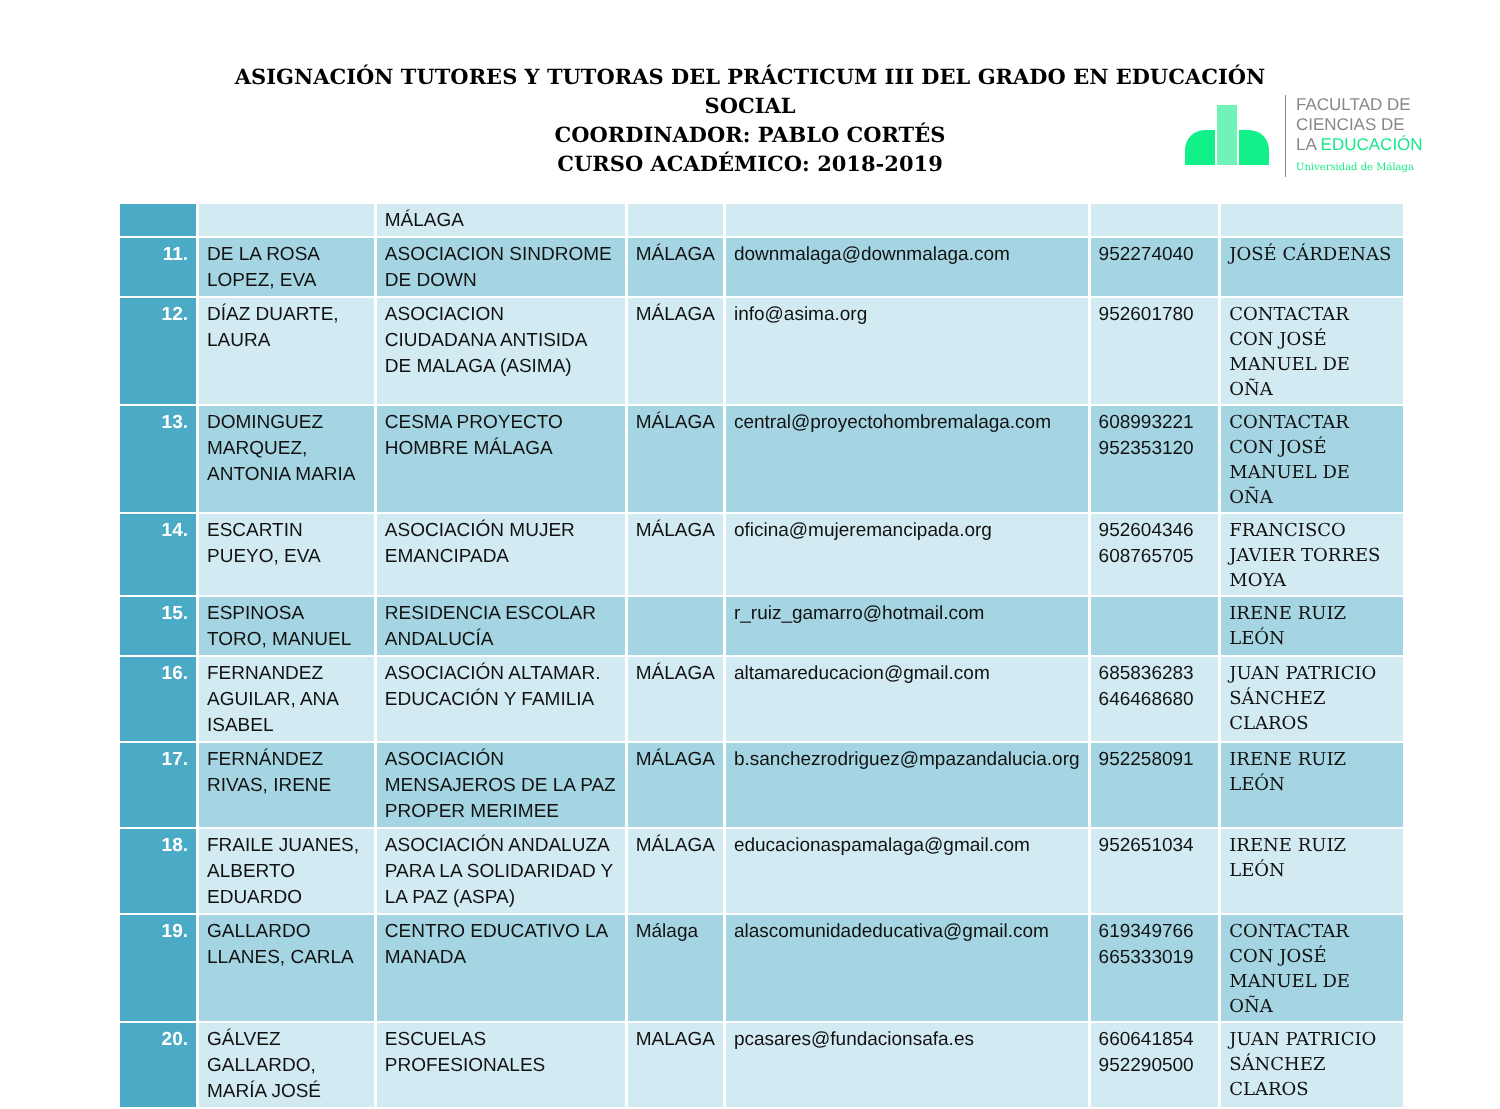ASIGNACIÓN TUTORES Y TUTORAS DEL PRÁCTICUM III DEL GRADO EN EDUCACIÓN SOCIAL
COORDINADOR: PABLO CORTÉS
CURSO ACADÉMICO: 2018-2019
FACULTAD DE
CIENCIAS DE
LA EDUCACIÓN
Universidad de Málaga
| | | MÁLAGA | | | | |
| 11. | DE LA ROSA LOPEZ, EVA | ASOCIACION SINDROME DE DOWN | MÁLAGA | downmalaga@downmalaga.com | 952274040 | JOSÉ CÁRDENAS |
| 12. | DÍAZ DUARTE, LAURA | ASOCIACION CIUDADANA ANTISIDA DE MALAGA (ASIMA) | MÁLAGA | info@asima.org | 952601780 | CONTACTAR CON JOSÉ MANUEL DE OÑA |
| 13. | DOMINGUEZ MARQUEZ, ANTONIA MARIA | CESMA PROYECTO HOMBRE MÁLAGA | MÁLAGA | central@proyectohombremalaga.com | 608993221 952353120 | CONTACTAR CON JOSÉ MANUEL DE OÑA |
| 14. | ESCARTIN PUEYO, EVA | ASOCIACIÓN MUJER EMANCIPADA | MÁLAGA | oficina@mujeremancipada.org | 952604346 608765705 | FRANCISCO JAVIER TORRES MOYA |
| 15. | ESPINOSA TORO, MANUEL | RESIDENCIA ESCOLAR ANDALUCÍA | | r_ruiz_gamarro@hotmail.com | | IRENE RUIZ LEÓN |
| 16. | FERNANDEZ AGUILAR, ANA ISABEL | ASOCIACIÓN ALTAMAR. EDUCACIÓN Y FAMILIA | MÁLAGA | altamareducacion@gmail.com | 685836283 646468680 | JUAN PATRICIO SÁNCHEZ CLAROS |
| 17. | FERNÁNDEZ RIVAS, IRENE | ASOCIACIÓN MENSAJEROS DE LA PAZ PROPER MERIMEE | MÁLAGA | b.sanchezrodriguez@mpazandalucia.org | 952258091 | IRENE RUIZ LEÓN |
| 18. | FRAILE JUANES, ALBERTO EDUARDO | ASOCIACIÓN ANDALUZA PARA LA SOLIDARIDAD Y LA PAZ (ASPA) | MÁLAGA | educacionaspamalaga@gmail.com | 952651034 | IRENE RUIZ LEÓN |
| 19. | GALLARDO LLANES, CARLA | CENTRO EDUCATIVO LA MANADA | Málaga | alascomunidadeducativa@gmail.com | 619349766 665333019 | CONTACTAR CON JOSÉ MANUEL DE OÑA |
| 20. | GÁLVEZ GALLARDO, MARÍA JOSÉ | ESCUELAS PROFESIONALES | MALAGA | pcasares@fundacionsafa.es | 660641854 952290500 | JUAN PATRICIO SÁNCHEZ CLAROS |